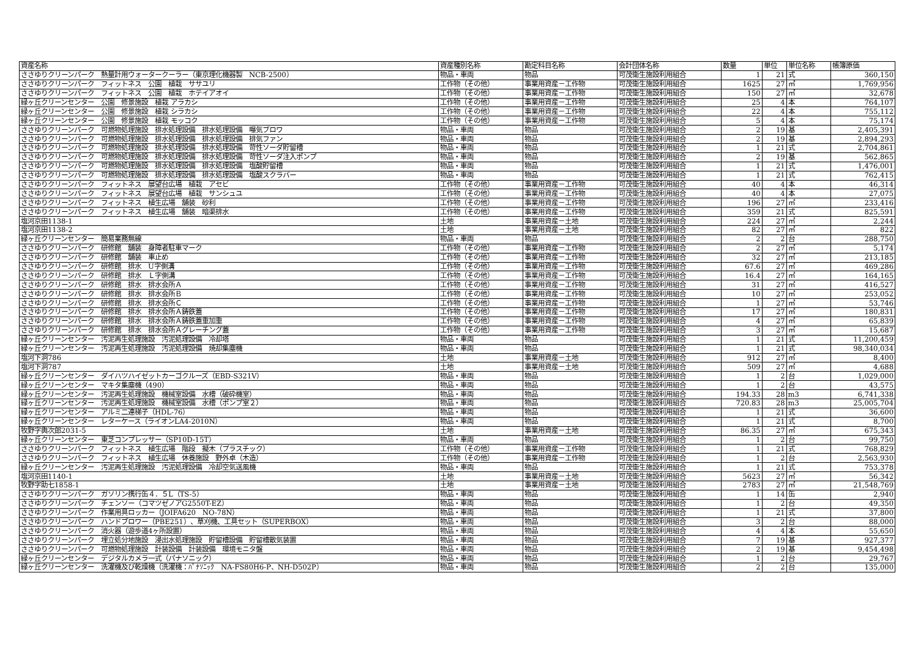| 資産名称 | 資産種別名称 | 勘定科目名称 | 会計団体名称 | 数量 | 単位 | 単位名称 | 帳簿原価 |
| --- | --- | --- | --- | --- | --- | --- | --- |
| ささゆりクリーンパーク 熱量計用ウォータークーラー（東京理化機器製 NCB-2500） | 物品・車両 | 物品 | 可茂衛生施設利用組合 | 1 | 21 | 式 | 360,150 |
| ささゆりクリーンパーク フィットネス 公園 植栽 ササユリ | 工作物（その他） | 事業用資産－工作物 | 可茂衛生施設利用組合 | 1625 | 27 | ㎡ | 1,769,956 |
| ささゆりクリーンパーク フィットネス 公園 植栽 ホテイアオイ | 工作物（その他） | 事業用資産－工作物 | 可茂衛生施設利用組合 | 150 | 27 | ㎡ | 32,678 |
| 緑ヶ丘クリーンセンター 公園 修景施設 植栽 アラカシ | 工作物（その他） | 事業用資産－工作物 | 可茂衛生施設利用組合 | 25 | 4 | 本 | 764,107 |
| 緑ヶ丘クリーンセンター 公園 修景施設 植栽 シラカシ | 工作物（その他） | 事業用資産－工作物 | 可茂衛生施設利用組合 | 22 | 4 | 本 | 755,112 |
| 緑ヶ丘クリーンセンター 公園 修景施設 植栽 モッコク | 工作物（その他） | 事業用資産－工作物 | 可茂衛生施設利用組合 | 5 | 4 | 本 | 75,174 |
| ささゆりクリーンパーク 可燃物処理施設 排水処理設備 排水処理設備 曝気ブロワ | 物品・車両 | 物品 | 可茂衛生施設利用組合 | 2 | 19 | 基 | 2,405,391 |
| ささゆりクリーンパーク 可燃物処理施設 排水処理設備 排水処理設備 排気ファン | 物品・車両 | 物品 | 可茂衛生施設利用組合 | 2 | 19 | 基 | 2,894,293 |
| ささゆりクリーンパーク 可燃物処理施設 排水処理設備 排水処理設備 苛性ソーダ貯留槽 | 物品・車両 | 物品 | 可茂衛生施設利用組合 | 1 | 21 | 式 | 2,704,861 |
| ささゆりクリーンパーク 可燃物処理施設 排水処理設備 排水処理設備 苛性ソーダ注入ポンプ | 物品・車両 | 物品 | 可茂衛生施設利用組合 | 2 | 19 | 基 | 562,865 |
| ささゆりクリーンパーク 可燃物処理施設 排水処理設備 排水処理設備 塩酸貯留槽 | 物品・車両 | 物品 | 可茂衛生施設利用組合 | 1 | 21 | 式 | 1,476,001 |
| ささゆりクリーンパーク 可燃物処理施設 排水処理設備 排水処理設備 塩酸スクラバー | 物品・車両 | 物品 | 可茂衛生施設利用組合 | 1 | 21 | 式 | 762,415 |
| ささゆりクリーンパーク フィットネス 展望台広場 植栽 アセビ | 工作物（その他） | 事業用資産－工作物 | 可茂衛生施設利用組合 | 40 | 4 | 本 | 46,314 |
| ささゆりクリーンパーク フィットネス 展望台広場 植栽 サンシュユ | 工作物（その他） | 事業用資産－工作物 | 可茂衛生施設利用組合 | 40 | 4 | 本 | 27,075 |
| ささゆりクリーンパーク フィットネス 植生広場 舗装 砂利 | 工作物（その他） | 事業用資産－工作物 | 可茂衛生施設利用組合 | 196 | 27 | ㎡ | 233,416 |
| ささゆりクリーンパーク フィットネス 植生広場 舗装 暗渠排水 | 工作物（その他） | 事業用資産－工作物 | 可茂衛生施設利用組合 | 359 | 21 | 式 | 825,591 |
| 塩河京田1138-1 | 土地 | 事業用資産－土地 | 可茂衛生施設利用組合 | 224 | 27 | ㎡ | 2,244 |
| 塩河京田1138-2 | 土地 | 事業用資産－土地 | 可茂衛生施設利用組合 | 82 | 27 | ㎡ | 822 |
| 緑ヶ丘クリーンセンター 簡易業務無線 | 物品・車両 | 物品 | 可茂衛生施設利用組合 | 2 | 2 | 台 | 288,750 |
| ささゆりクリーンパーク 研修館 舗装 身障者駐車マーク | 工作物（その他） | 事業用資産－工作物 | 可茂衛生施設利用組合 | 2 | 27 | ㎡ | 5,174 |
| ささゆりクリーンパーク 研修館 舗装 車止め | 工作物（その他） | 事業用資産－工作物 | 可茂衛生施設利用組合 | 32 | 27 | ㎡ | 213,185 |
| ささゆりクリーンパーク 研修館 排水 U字側溝 | 工作物（その他） | 事業用資産－工作物 | 可茂衛生施設利用組合 | 67.6 | 27 | ㎡ | 469,286 |
| ささゆりクリーンパーク 研修館 排水 Ｌ字側溝 | 工作物（その他） | 事業用資産－工作物 | 可茂衛生施設利用組合 | 16.4 | 27 | ㎡ | 164,165 |
| ささゆりクリーンパーク 研修館 排水 排水会所Ａ | 工作物（その他） | 事業用資産－工作物 | 可茂衛生施設利用組合 | 31 | 27 | ㎡ | 416,527 |
| ささゆりクリーンパーク 研修館 排水 排水会所Ｂ | 工作物（その他） | 事業用資産－工作物 | 可茂衛生施設利用組合 | 10 | 27 | ㎡ | 253,052 |
| ささゆりクリーンパーク 研修館 排水 排水会所Ｃ | 工作物（その他） | 事業用資産－工作物 | 可茂衛生施設利用組合 | 1 | 27 | ㎡ | 53,746 |
| ささゆりクリーンパーク 研修館 排水 排水会所Ａ鋳鉄蓋 | 工作物（その他） | 事業用資産－工作物 | 可茂衛生施設利用組合 | 17 | 27 | ㎡ | 180,831 |
| ささゆりクリーンパーク 研修館 排水 排水会所Ａ鋳鉄蓋重加重 | 工作物（その他） | 事業用資産－工作物 | 可茂衛生施設利用組合 | 4 | 27 | ㎡ | 65,839 |
| ささゆりクリーンパーク 研修館 排水 排水会所Ａグレーチング蓋 | 工作物（その他） | 事業用資産－工作物 | 可茂衛生施設利用組合 | 3 | 27 | ㎡ | 15,687 |
| 緑ヶ丘クリーンセンター 汚泥再生処理施設 汚泥処理設備 冷却塔 | 物品・車両 | 物品 | 可茂衛生施設利用組合 | 1 | 21 | 式 | 11,200,459 |
| 緑ヶ丘クリーンセンター 汚泥再生処理施設 汚泥処理設備 焼却集塵機 | 物品・車両 | 物品 | 可茂衛生施設利用組合 | 1 | 21 | 式 | 98,340,034 |
| 塩河下洞786 | 土地 | 事業用資産－土地 | 可茂衛生施設利用組合 | 912 | 27 | ㎡ | 8,400 |
| 塩河下洞787 | 土地 | 事業用資産－土地 | 可茂衛生施設利用組合 | 509 | 27 | ㎡ | 4,688 |
| 緑ヶ丘クリーンセンター ダイハツハイゼットカーゴクルーズ（EBD-S321V） | 物品・車両 | 物品 | 可茂衛生施設利用組合 | 1 | 2 | 台 | 1,029,000 |
| 緑ヶ丘クリーンセンター マキタ集塵機（490） | 物品・車両 | 物品 | 可茂衛生施設利用組合 | 1 | 2 | 台 | 43,575 |
| 緑ヶ丘クリーンセンター 汚泥再生処理施設 機械室設備 水槽（破砕機室） | 物品・車両 | 物品 | 可茂衛生施設利用組合 | 194.33 | 28 | m3 | 6,741,338 |
| 緑ヶ丘クリーンセンター 汚泥再生処理施設 機械室設備 水槽（ポンプ室２） | 物品・車両 | 物品 | 可茂衛生施設利用組合 | 720.83 | 28 | m3 | 25,005,704 |
| 緑ヶ丘クリーンセンター アルミ二連梯子（HDL-76） | 物品・車両 | 物品 | 可茂衛生施設利用組合 | 1 | 21 | 式 | 36,600 |
| 緑ヶ丘クリーンセンター レターケース（ライオンLA4-2010N） | 物品・車両 | 物品 | 可茂衛生施設利用組合 | 1 | 21 | 式 | 8,700 |
| 牧野字輿次郎2031-5 | 土地 | 事業用資産－土地 | 可茂衛生施設利用組合 | 86.35 | 27 | ㎡ | 675,343 |
| 緑ヶ丘クリーンセンター 東芝コンプレッサー（SP10D-15T） | 物品・車両 | 物品 | 可茂衛生施設利用組合 | 1 | 2 | 台 | 99,750 |
| ささゆりクリーンパーク フィットネス 植生広場 階段 擬木（プラスチック） | 工作物（その他） | 事業用資産－工作物 | 可茂衛生施設利用組合 | 1 | 21 | 式 | 768,829 |
| ささゆりクリーンパーク フィットネス 植生広場 休養施設 野外卓（木造） | 工作物（その他） | 事業用資産－工作物 | 可茂衛生施設利用組合 | 1 | 2 | 台 | 2,563,930 |
| 緑ヶ丘クリーンセンター 汚泥再生処理施設 汚泥処理設備 冷却空気送風機 | 物品・車両 | 物品 | 可茂衛生施設利用組合 | 1 | 21 | 式 | 753,378 |
| 塩河京田1140-1 | 土地 | 事業用資産－土地 | 可茂衛生施設利用組合 | 5623 | 27 | ㎡ | 56,342 |
| 牧野字助七1858-1 | 土地 | 事業用資産－土地 | 可茂衛生施設利用組合 | 2783 | 27 | ㎡ | 21,548,769 |
| ささゆりクリーンパーク ガソリン携行缶４．５L（TS-5） | 物品・車両 | 物品 | 可茂衛生施設利用組合 | 1 | 14 | 缶 | 2,940 |
| ささゆりクリーンパーク チェンソー（コマツゼノアG2550T-EZ） | 物品・車両 | 物品 | 可茂衛生施設利用組合 | 1 | 2 | 台 | 49,350 |
| ささゆりクリーンパーク 作業用具ロッカー（JOIFA620 NO-78N） | 物品・車両 | 物品 | 可茂衛生施設利用組合 | 1 | 21 | 式 | 37,800 |
| ささゆりクリーンパーク ハンドブロワー（PBE251）、草刈機、工具セット（SUPERBOX） | 物品・車両 | 物品 | 可茂衛生施設利用組合 | 3 | 2 | 台 | 88,000 |
| ささゆりクリーンパーク 消火器（遊歩道4ヶ所設置） | 物品・車両 | 物品 | 可茂衛生施設利用組合 | 4 | 4 | 本 | 55,650 |
| ささゆりクリーンパーク 埋立処分地施設 浸出水処理施設 貯留槽設備 貯留槽散気装置 | 物品・車両 | 物品 | 可茂衛生施設利用組合 | 7 | 19 | 基 | 927,377 |
| ささゆりクリーンパーク 可燃物処理施設 計装設備 計装設備 環境モニタ盤 | 物品・車両 | 物品 | 可茂衛生施設利用組合 | 2 | 19 | 基 | 9,454,498 |
| 緑ヶ丘クリーンセンター デジタルカメラ一式（パナソニック） | 物品・車両 | 物品 | 可茂衛生施設利用組合 | 1 | 2 | 台 | 29,767 |
| 緑ヶ丘クリーンセンター 洗濯機及び乾燥機（洗濯機：ﾊﾟﾅｿﾆｯｸ NA-FS80H6-P、NH-D502P） | 物品・車両 | 物品 | 可茂衛生施設利用組合 | 2 | 2 | 台 | 135,000 |